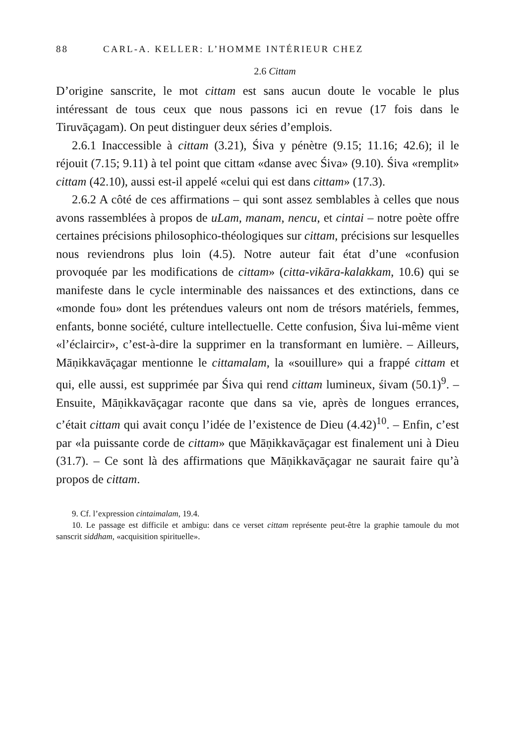88 CARL-A. KELLER: L’HOMME INTÉRIEUR CHEZ
2.6 Cittam
D’origine sanscrite, le mot cittam est sans aucun doute le vocable le plus intéressant de tous ceux que nous passons ici en revue (17 fois dans le Tiruvāçagam). On peut distinguer deux séries d’emplois.
2.6.1 Inaccessible à cittam (3.21), Śiva y pénètre (9.15; 11.16; 42.6); il le réjouit (7.15; 9.11) à tel point que cittam «danse avec Śiva» (9.10). Śiva «remplit» cittam (42.10), aussi est-il appelé «celui qui est dans cittam» (17.3).
2.6.2 A côté de ces affirmations – qui sont assez semblables à celles que nous avons rassemblées à propos de uLam, manam, nencu, et cintai – notre poète offre certaines précisions philosophico-théologiques sur cittam, précisions sur lesquelles nous reviendrons plus loin (4.5). Notre auteur fait état d’une «confusion provoquée par les modifications de cittam» (citta-vikāra-kalakkam, 10.6) qui se manifeste dans le cycle interminable des naissances et des extinctions, dans ce «monde fou» dont les prétendues valeurs ont nom de trésors matériels, femmes, enfants, bonne société, culture intellectuelle. Cette confusion, Śiva lui-même vient «l’éclaircir», c’est-à-dire la supprimer en la transformant en lumière. – Ailleurs, Māṇikkavāçagar mentionne le cittamalam, la «souillure» qui a frappé cittam et qui, elle aussi, est supprimée par Śiva qui rend cittam lumineux, śivam (50.1)<sup>9</sup>. – Ensuite, Māṇikkavāçagar raconte que dans sa vie, après de longues errances, c’était cittam qui avait conçu l’idée de l’existence de Dieu (4.42)<sup>10</sup>. – Enfin, c’est par «la puissante corde de cittam» que Māṇikkavāçagar est finalement uni à Dieu (31.7). – Ce sont là des affirmations que Māṇikkavāçagar ne saurait faire qu’à propos de cittam.
9. Cf. l’expression cintaimalam, 19.4.
10. Le passage est difficile et ambigu: dans ce verset cittam représente peut-être la graphie tamoule du mot sanscrit siddham, «acquisition spirituelle».